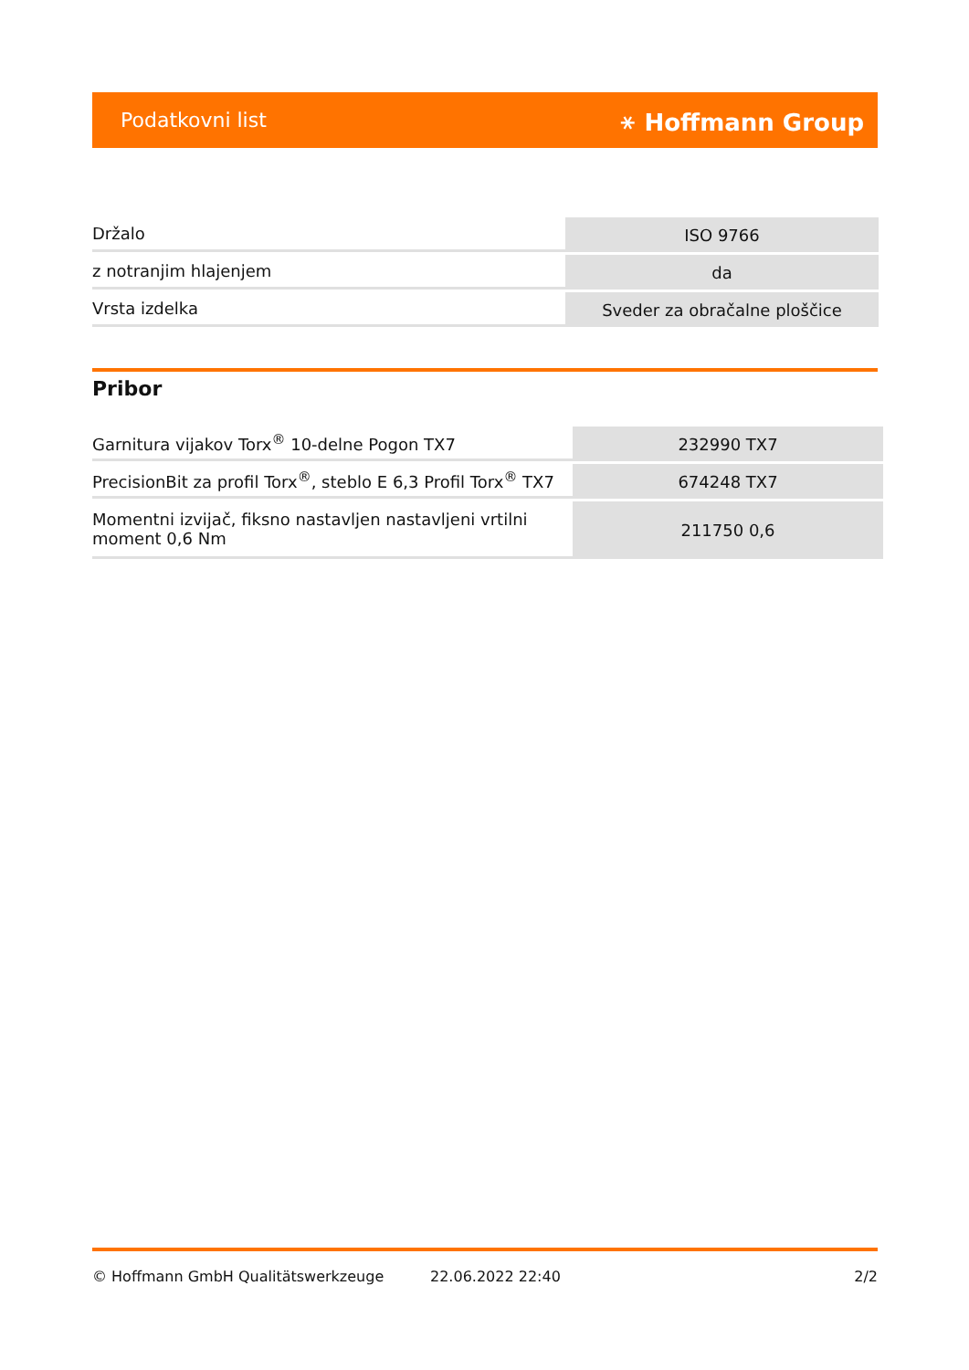Podatkovni list ⚹ Hoffmann Group
| Držalo | ISO 9766 |
| z notranjim hlajenjem | da |
| Vrsta izdelka | Sveder za obračalne ploščice |
Pribor
| Garnitura vijakov Torx<sup>®</sup> 10-delne Pogon TX7 | 232990 TX7 |
| PrecisionBit za profil Torx<sup>®</sup>, steblo E 6,3 Profil Torx<sup>®</sup> TX7 | 674248 TX7 |
| Momentni izvijač, fiksno nastavljen nastavljeni vrtilni moment 0,6 Nm | 211750 0,6 |
© Hoffmann GmbH Qualitätswerkzeuge 22.06.2022 22:40 2/2